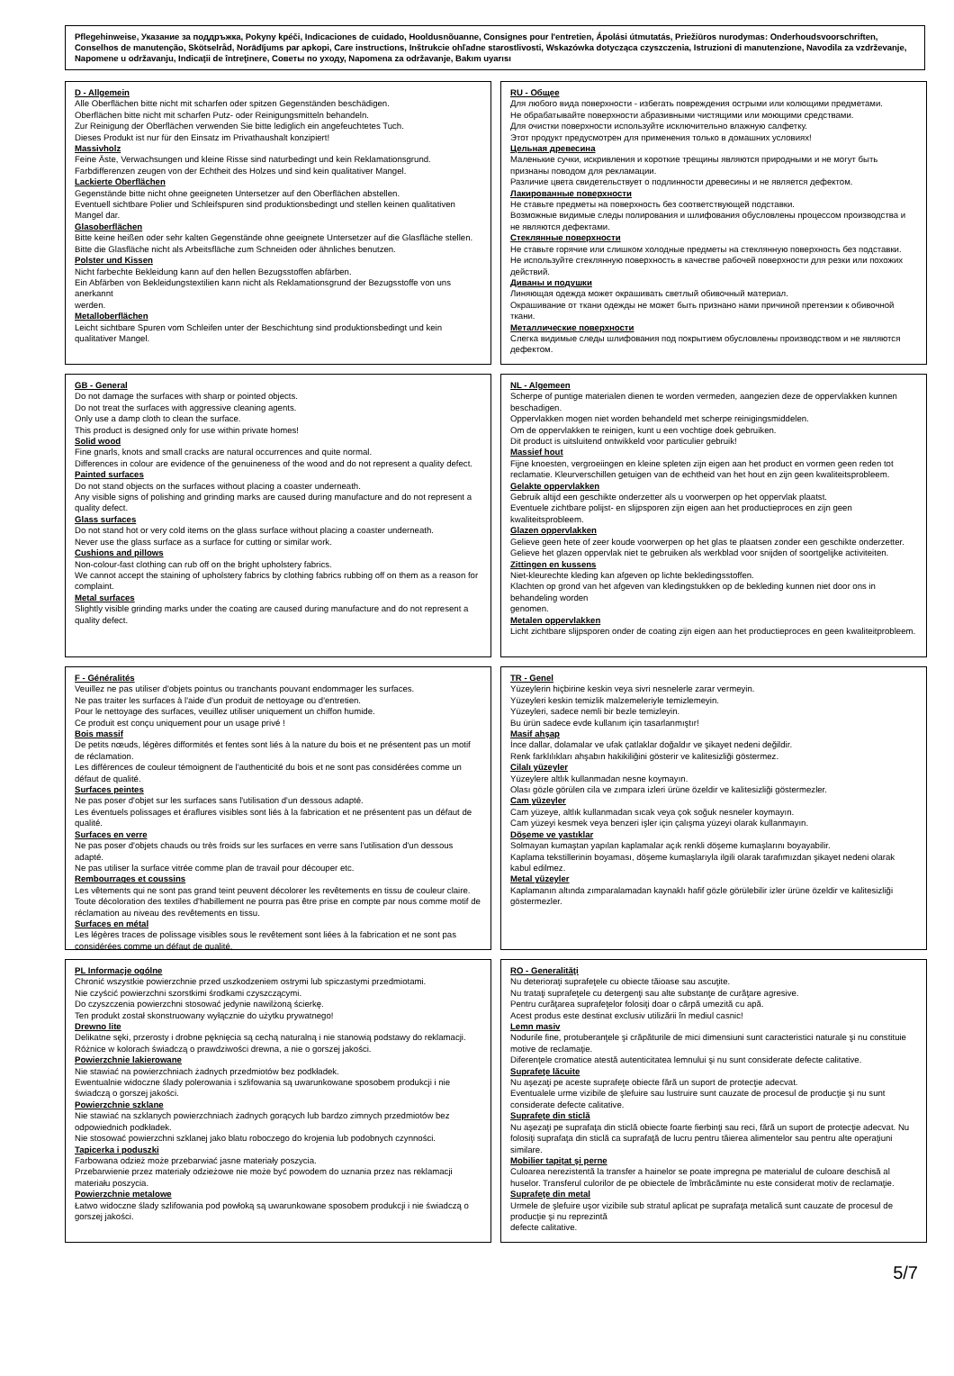Pflegehinweise, Указание за поддръжка, Pokyny kpéči, Indicaciones de cuidado, Hooldusnõuanne, Consignes pour l'entretien, Ápolási útmutatás, Priežiūros nurodymas: Onderhoudsvoorschriften, Conselhos de manutenção, Skötselråd, Norādījums par apkopi, Care instructions, Inštrukcie ohľadne starostlivosti, Wskazówka dotycząca czyszczenia, Istruzioni di manutenzione, Navodila za vzdrževanje, Napomene u održavanju, Indicaţii de întreţinere, Советы по уходу, Napomena za održavanje, Bakım uyarısı
D - Allgemein
Alle Oberflächen bitte nicht mit scharfen oder spitzen Gegenständen beschädigen.
Oberflächen bitte nicht mit scharfen Putz- oder Reinigungsmitteln behandeln.
Zur Reinigung der Oberflächen verwenden Sie bitte lediglich ein angefeuchtetes Tuch.
Dieses Produkt ist nur für den Einsatz im Privathaushalt konzipiert!
Massivholz
Feine Äste, Verwachsungen und kleine Risse sind naturbedingt und kein Reklamationsgrund.
Farbdifferenzen zeugen von der Echtheit des Holzes und sind kein qualitativer Mangel.
Lackierte Oberflächen
Gegenstände bitte nicht ohne geeigneten Untersetzer auf den Oberflächen abstellen.
Eventuell sichtbare Polier und Schleifspuren sind produktionsbedingt und stellen keinen qualitativen Mangel dar.
Glasoberflächen
Bitte keine heißen oder sehr kalten Gegenstände ohne geeignete Untersetzer auf die Glasfläche stellen.
Bitte die Glasfläche nicht als Arbeitsfläche zum Schneiden oder ähnliches benutzen.
Polster und Kissen
Nicht farbechte Bekleidung kann auf den hellen Bezugsstoffen abfärben.
Ein Abfärben von Bekleidungstextilien kann nicht als Reklamationsgrund der Bezugsstoffe von uns anerkannt
werden.
Metalloberflächen
Leicht sichtbare Spuren vom Schleifen unter der Beschichtung sind produktionsbedingt und kein qualitativer Mangel.
RU - Общее
Для любого вида поверхности - избегать повреждения острыми или колющими предметами.
Не обрабатывайте поверхности абразивными чистящими или моющими средствами.
Для очистки поверхности используйте исключительно влажную салфетку.
Этот продукт предусмотрен для применения только в домашних условиях!
Цельная древесина
Маленькие сучки, искривления и короткие трещины являются природными и не могут быть признаны поводом для рекламации.
Различие цвета свидетельствует о подлинности древесины и не является дефектом.
Лакированные поверхности
Не ставьте предметы на поверхность без соответствующей подставки.
Возможные видимые следы полирования и шлифования обусловлены процессом производства и не являются дефектами.
Стеклянные поверхности
Не ставьте горячие или слишком холодные предметы на стеклянную поверхность без подставки.
Не используйте стеклянную поверхность в качестве рабочей поверхности для резки или похожих действий.
Диваны и подушки
Линяющая одежда может окрашивать светлый обивочный материал.
Окрашивание от ткани одежды не может быть признано нами причиной претензии к обивочной ткани.
Металлические поверхности
Слегка видимые следы шлифования под покрытием обусловлены производством и не являются дефектом.
GB - General
Do not damage the surfaces with sharp or pointed objects.
Do not treat the surfaces with aggressive cleaning agents.
Only use a damp cloth to clean the surface.
This product is designed only for use within private homes!
Solid wood
Fine gnarls, knots and small cracks are natural occurrences and quite normal.
Differences in colour are evidence of the genuineness of the wood and do not represent a quality defect.
Painted surfaces
Do not stand objects on the surfaces without placing a coaster underneath.
Any visible signs of polishing and grinding marks are caused during manufacture and do not represent a quality defect.
Glass surfaces
Do not stand hot or very cold items on the glass surface without placing a coaster underneath.
Never use the glass surface as a surface for cutting or similar work.
Cushions and pillows
Non-colour-fast clothing can rub off on the bright upholstery fabrics.
We cannot accept the staining of upholstery fabrics by clothing fabrics rubbing off on them as a reason for complaint.
Metal surfaces
Slightly visible grinding marks under the coating are caused during manufacture and do not represent a quality defect.
NL - Algemeen
Scherpe of puntige materialen dienen te worden vermeden, aangezien deze de oppervlakken kunnen beschadigen.
Oppervlakken mogen niet worden behandeld met scherpe reinigingsmiddelen.
Om de oppervlakken te reinigen, kunt u een vochtige doek gebruiken.
Dit product is uitsluitend ontwikkeld voor particulier gebruik!
Massief hout
Fijne knoesten, vergroeiingen en kleine spleten zijn eigen aan het product en vormen geen reden tot reclamatie. Kleurverschillen getuigen van de echtheid van het hout en zijn geen kwaliteitsprobleem.
Gelakte oppervlakken
Gebruik altijd een geschikte onderzetter als u voorwerpen op het oppervlak plaatst.
Eventuele zichtbare polijst- en slijpsporen zijn eigen aan het productieproces en zijn geen kwaliteitsprobleem.
Glazen oppervlakken
Gelieve geen hete of zeer koude voorwerpen op het glas te plaatsen zonder een geschikte onderzetter. Gelieve het glazen oppervlak niet te gebruiken als werkblad voor snijden of soortgelijke activiteiten.
Zittingen en kussens
Niet-kleurechte kleding kan afgeven op lichte bekledingsstoffen.
Klachten op grond van het afgeven van kledingstukken op de bekleding kunnen niet door ons in behandeling worden
genomen.
Metalen oppervlakken
Licht zichtbare slijpsporen onder de coating zijn eigen aan het productieproces en geen kwaliteitprobleem.
F - Généralités
Veuillez ne pas utiliser d'objets pointus ou tranchants pouvant endommager les surfaces.
Ne pas traiter les surfaces à l'aide d'un produit de nettoyage ou d'entretien.
Pour le nettoyage des surfaces, veuillez utiliser uniquement un chiffon humide.
Ce produit est conçu uniquement pour un usage privé !
Bois massif
De petits nœuds, légères difformités et fentes sont liés à la nature du bois et ne présentent pas un motif de réclamation.
Les différences de couleur témoignent de l'authenticité du bois et ne sont pas considérées comme un défaut de qualité.
Surfaces peintes
Ne pas poser d'objet sur les surfaces sans l'utilisation d'un dessous adapté.
Les éventuels polissages et éraflures visibles sont liés à la fabrication et ne présentent pas un défaut de qualité.
Surfaces en verre
Ne pas poser d'objets chauds ou très froids sur les surfaces en verre sans l'utilisation d'un dessous adapté.
Ne pas utiliser la surface vitrée comme plan de travail pour découper etc.
Rembourrages et coussins
Les vêtements qui ne sont pas grand teint peuvent décolorer les revêtements en tissu de couleur claire.
Toute décoloration des textiles d'habillement ne pourra pas être prise en compte par nous comme motif de réclamation au niveau des revêtements en tissu.
Surfaces en métal
Les légères traces de polissage visibles sous le revêtement sont liées à la fabrication et ne sont pas considérées comme un défaut de qualité.
TR - Genel
Yüzeylerin hiçbirine keskin veya sivri nesnelerle zarar vermeyin.
Yüzeyleri keskin temizlik malzemeleriyle temizlemeyin.
Yüzeyleri, sadece nemli bir bezle temizleyin.
Bu ürün sadece evde kullanım için tasarlanmıştır!
Masif ahşap
İnce dallar, dolamalar ve ufak çatlaklar doğaldır ve şikayet nedeni değildir.
Renk farklılıkları ahşabın hakikiliğini gösterir ve kalitesizliği göstermez.
Cilalı yüzeyler
Yüzeylere altlık kullanmadan nesne koymayın.
Olası gözle görülen cila ve zımpara izleri ürüne özeldir ve kalitesizliği göstermezler.
Cam yüzeyler
Cam yüzeye, altlık kullanmadan sıcak veya çok soğuk nesneler koymayın.
Cam yüzeyi kesmek veya benzeri işler için çalışma yüzeyi olarak kullanmayın.
Döşeme ve yastıklar
Solmayan kumaştan yapılan kaplamalar açık renkli döşeme kumaşlarını boyayabilir.
Kaplama tekstillerinin boyaması, döşeme kumaşlarıyla ilgili olarak tarafımızdan şikayet nedeni olarak kabul edilmez.
Metal yüzeyler
Kaplamanın altında zımparalamadan kaynaklı hafif gözle görülebilir izler ürüne özeldir ve kalitesizliği göstermezler.
PL Informacje ogólne
Chronić wszystkie powierzchnie przed uszkodzeniem ostrymi lub spiczastymi przedmiotami.
Nie czyścić powierzchni szorstkimi środkami czyszczącymi.
Do czyszczenia powierzchni stosować jedynie nawilżoną ścierkę.
Ten produkt został skonstruowany wyłącznie do użytku prywatnego!
Drewno lite
Delikatne sęki, przerosty i drobne pęknięcia są cechą naturalną i nie stanowią podstawy do reklamacji.
Różnice w kolorach świadczą o prawdziwości drewna, a nie o gorszej jakości.
Powierzchnie lakierowane
Nie stawiać na powierzchniach żadnych przedmiotów bez podkładek.
Ewentualnie widoczne ślady polerowania i szlifowania są uwarunkowane sposobem produkcji i nie świadczą o gorszej jakości.
Powierzchnie szklane
Nie stawiać na szklanych powierzchniach żadnych gorących lub bardzo zimnych przedmiotów bez odpowiednich podkładek.
Nie stosować powierzchni szklanej jako blatu roboczego do krojenia lub podobnych czynności.
Tapicerka i poduszki
Farbowana odzież może przebarwiać jasne materiały poszycia.
Przebarwienie przez materiały odzieżowe nie może być powodem do uznania przez nas reklamacji materiału poszycia.
Powierzchnie metalowe
Łatwo widoczne ślady szlifowania pod powłoką są uwarunkowane sposobem produkcji i nie świadczą o gorszej jakości.
RO - Generalităţi
Nu deterioraţi suprafeţele cu obiecte tăioase sau ascuţite.
Nu trataţi suprafeţele cu detergenţi sau alte substanţe de curăţare agresive.
Pentru curăţarea suprafeţelor folosiţi doar o cârpă umezită cu apă.
Acest produs este destinat exclusiv utilizării în mediul casnic!
Lemn masiv
Nodurile fine, protuberanţele şi crăpăturile de mici dimensiuni sunt caracteristici naturale şi nu constituie motive de reclamaţie.
Diferenţele cromatice atestă autenticitatea lemnului şi nu sunt considerate defecte calitative.
Suprafeţe lăcuite
Nu aşezaţi pe aceste suprafeţe obiecte fără un suport de protecţie adecvat.
Eventualele urme vizibile de şlefuire sau lustruire sunt cauzate de procesul de producţie şi nu sunt considerate defecte calitative.
Suprafeţe din sticlă
Nu aşezaţi pe suprafaţa din sticlă obiecte foarte fierbinţi sau reci, fără un suport de protecţie adecvat. Nu folosiţi suprafaţa din sticlă ca suprafaţă de lucru pentru tăierea alimentelor sau pentru alte operaţiuni similare.
Mobilier tapiţat şi perne
Culoarea nerezistentă la transfer a hainelor se poate impregna pe materialul de culoare deschisă al huselor. Transferul culorilor de pe obiectele de îmbrăcăminte nu este considerat motiv de reclamaţie.
Suprafeţe din metal
Urmele de şlefuire uşor vizibile sub stratul aplicat pe suprafaţa metalică sunt cauzate de procesul de producţie şi nu reprezintă
defecte calitative.
5/7